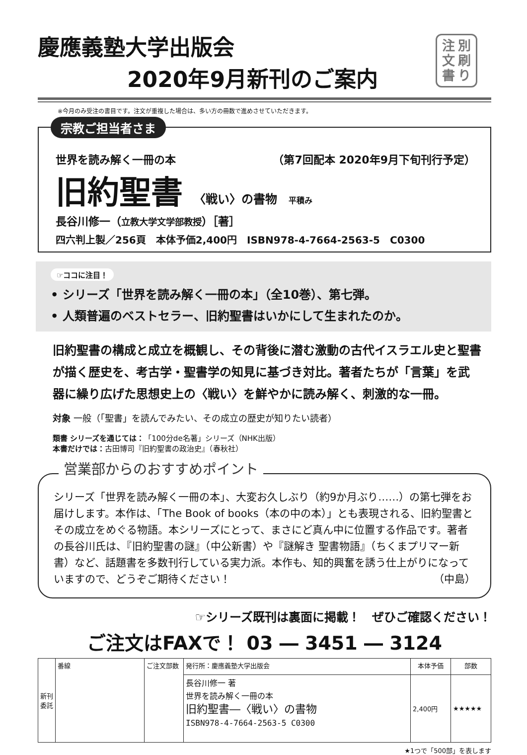慶應義塾大学出版会
2020年9月新刊のご案内
注
文
書
別
刷
り
※今月のみ受注の書目です。注文が重複した場合は、多い方の冊数で進めさせていただきます。
宗教ご担当者さま
世界を読み解く一冊の本 （第7回配本 2020年9月下旬刊行予定）
旧約聖書 〈戦い〉の書物 平積み
長谷川修一（立教大学文学部教授）［著］
四六判上製／256頁　本体予価2,400円　ISBN978-4-7664-2563-5　C0300
☞ココに注目！
• シリーズ「世界を読み解く一冊の本」（全10巻）、第七弾。
• 人類普遍のベストセラー、旧約聖書はいかにして生まれたのか。
旧約聖書の構成と成立を概観し、その背後に潜む激動の古代イスラエル史と聖書が描く歴史を、考古学・聖書学の知見に基づき対比。著者たちが「言葉」を武器に繰り広げた思想史上の〈戦い〉を鮮やかに読み解く、刺激的な一冊。
対象 一般（「聖書」を読んでみたい、その成立の歴史が知りたい読者）
類書 シリーズを通じては：「100分de名著」シリーズ（NHK出版）
本書だけでは：古田博司『旧約聖書の政治史』（春秋社）
営業部からのおすすめポイント
シリーズ「世界を読み解く一冊の本」、大変お久しぶり（約9か月ぶり……）の第七弾をお届けします。本作は、「The Book of books（本の中の本）」とも表現される、旧約聖書とその成立をめぐる物語。本シリーズにとって、まさにど真ん中に位置する作品です。著者の長谷川氏は、『旧約聖書の謎』（中公新書）や『謎解き 聖書物語』（ちくまプリマー新書）など、話題書を多数刊行している実力派。本作も、知的興奮を誘う仕上がりになっていますので、どうぞご期待ください！ （中島）
☞シリーズ既刊は裏面に掲載！　ぜひご確認ください！
ご注文はFAXで！ 03 ― 3451 ― 3124
| 新刊委託 | 番線 | ご注文部数 | 発行所：慶應義塾大学出版会 | 本体予価 | 部数 |
| | | | 長谷川修一 著 世界を読み解く一冊の本 旧約聖書―〈戦い〉の書物 ISBN978-4-7664-2563-5 C0300 | 2,400円 | ★★★★★ |
★1つで「500部」を表します